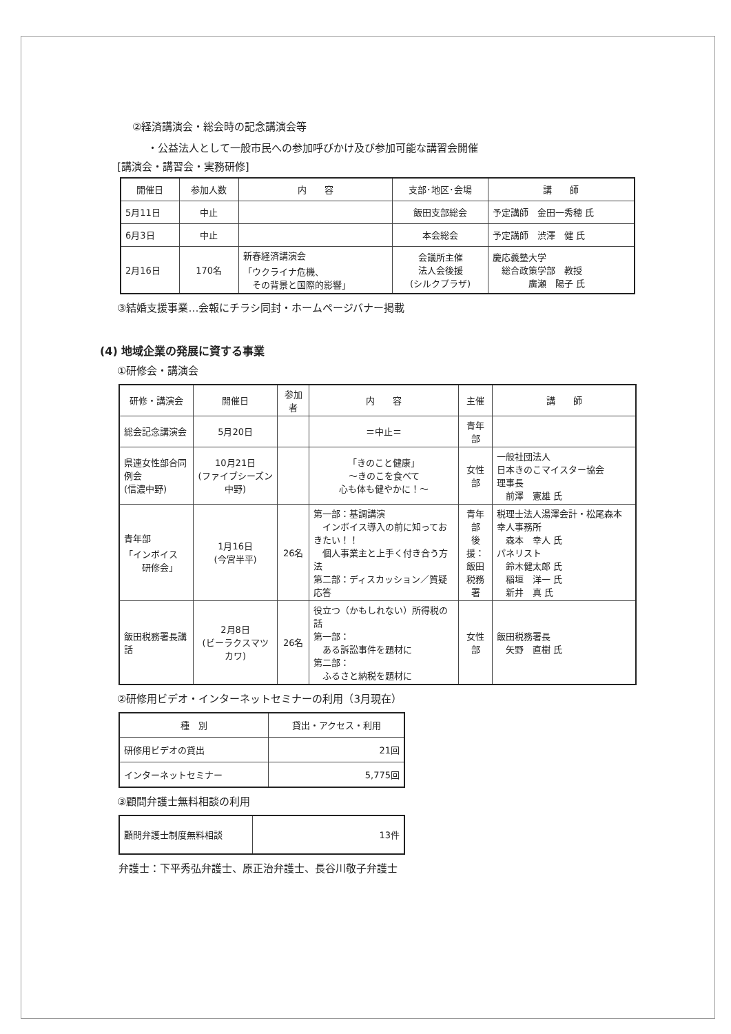②経済講演会・総会時の記念講演会等
・公益法人として一般市民への参加呼びかけ及び参加可能な講習会開催
[講演会・講習会・実務研修]
| 開催日 | 参加人数 | 内 容 | 支部･地区･会場 | 講 師 |
| 5月11日 | 中止 | | 飯田支部総会 | 予定講師 金田一秀穂 氏 |
| 6月3日 | 中止 | | 本会総会 | 予定講師 渋澤 健 氏 |
| 2月16日 | 170名 | 新春経済講演会 「ウクライナ危機、 その背景と国際的影響」 | 会議所主催 法人会後援 (シルクプラザ) | 慶応義塾大学 総合政策学部 教授 廣瀬 陽子 氏 |
③結婚支援事業…会報にチラシ同封・ホームページバナー掲載
(4) 地域企業の発展に資する事業
①研修会・講演会
| 研修・講演会 | 開催日 | 参加者 | 内 容 | 主催 | 講 師 |
| 総会記念講演会 | 5月20日 | | ＝中止＝ | 青年部 | |
| 県連女性部合同例会 (信濃中野) | 10月21日 (ファイブシーズン中野) | | 「きのこと健康」 ～きのこを食べて 心も体も健やかに！～ | 女性部 | 一般社団法人 日本きのこマイスター協会 理事長 前澤 憲雄 氏 |
| 青年部 「インボイス 研修会」 | 1月16日 (今宮半平) | 26名 | 第一部：基調講演 インボイス導入の前に知っておきたい！！ 個人事業主と上手く付き合う方法 第二部：ディスカッション／質疑応答 | 青年部 後援： 飯田 税務署 | 税理士法人湯澤会計・松尾森本幸人事務所 森本 幸人 氏 パネリスト 鈴木健太郎 氏 稲垣 洋一 氏 新井 真 氏 |
| 飯田税務署長講話 | 2月8日 (ビーラクスマツカワ) | 26名 | 役立つ（かもしれない）所得税の話 第一部： ある訴訟事件を題材に 第二部： ふるさと納税を題材に | 女性部 | 飯田税務署長 矢野 直樹 氏 |
②研修用ビデオ・インターネットセミナーの利用（3月現在）
| 種 別 | 貸出・アクセス・利用 |
| 研修用ビデオの貸出 | 21回 |
| インターネットセミナー | 5,775回 |
③顧問弁護士無料相談の利用
| 顧問弁護士制度無料相談 | 13件 |
弁護士：下平秀弘弁護士、原正治弁護士、長谷川敬子弁護士